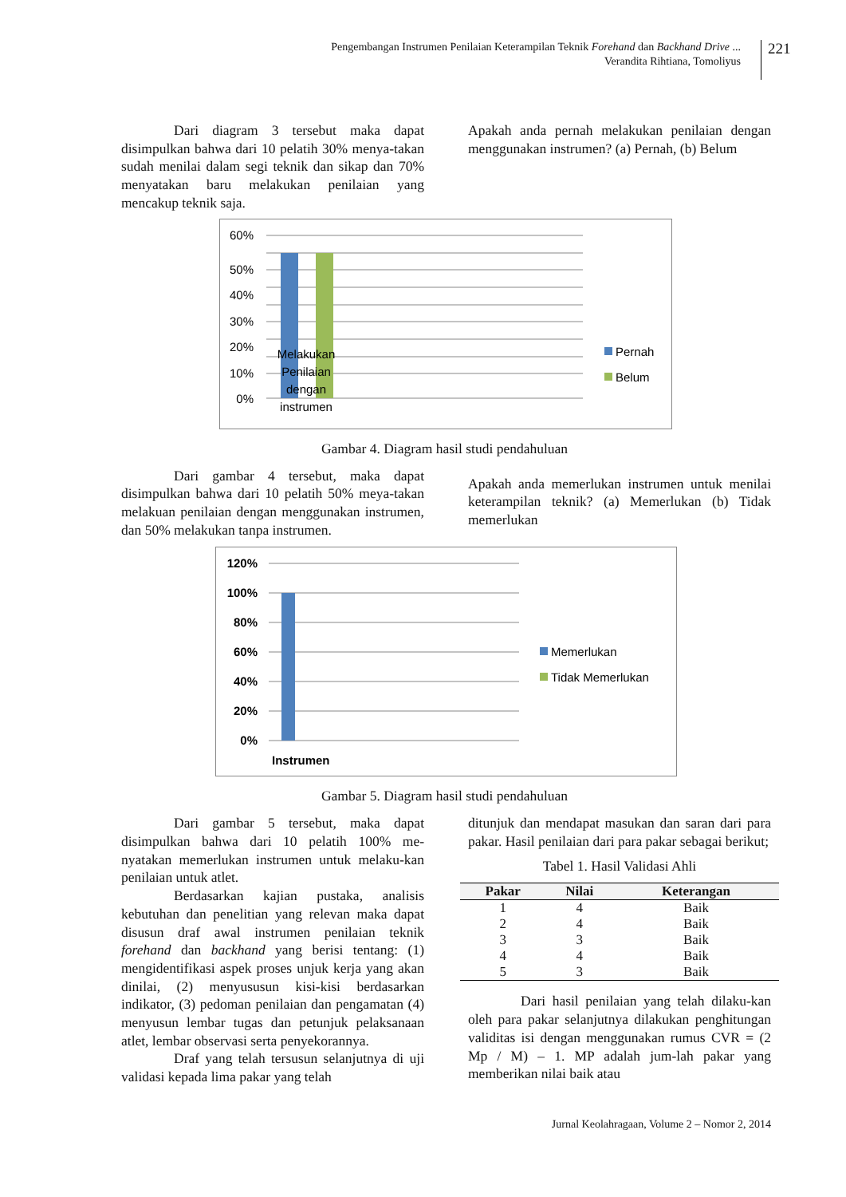Pengembangan Instrumen Penilaian Keterampilan Teknik Forehand dan Backhand Drive ...
Verandita Rihtiana, Tomoliyus
221
Dari diagram 3 tersebut maka dapat disimpulkan bahwa dari 10 pelatih 30% menya-takan sudah menilai dalam segi teknik dan sikap dan 70% menyatakan baru melakukan penilaian yang mencakup teknik saja.
Apakah anda pernah melakukan penilaian dengan menggunakan instrumen? (a) Pernah, (b) Belum
60%
50%
40%
30%
20%
10%
0%
Melakukan
Penilaian
dengan
instrumen
Pernah
Belum
Gambar 4. Diagram hasil studi pendahuluan
Dari gambar 4 tersebut, maka dapat disimpulkan bahwa dari 10 pelatih 50% meya-takan melakuan penilaian dengan menggunakan instrumen, dan 50% melakukan tanpa instrumen.
Apakah anda memerlukan instrumen untuk menilai keterampilan teknik? (a) Memerlukan (b) Tidak memerlukan
120%
100%
80%
60%
40%
20%
0%
Instrumen
Memerlukan
Tidak Memerlukan
Gambar 5. Diagram hasil studi pendahuluan
Dari gambar 5 tersebut, maka dapat disimpulkan bahwa dari 10 pelatih 100% me-nyatakan memerlukan instrumen untuk melaku-kan penilaian untuk atlet.
Berdasarkan kajian pustaka, analisis kebutuhan dan penelitian yang relevan maka dapat disusun draf awal instrumen penilaian teknik forehand dan backhand yang berisi tentang: (1) mengidentifikasi aspek proses unjuk kerja yang akan dinilai, (2) menyususun kisi-kisi berdasarkan indikator, (3) pedoman penilaian dan pengamatan (4) menyusun lembar tugas dan petunjuk pelaksanaan atlet, lembar observasi serta penyekorannya.
Draf yang telah tersusun selanjutnya di uji validasi kepada lima pakar yang telah
ditunjuk dan mendapat masukan dan saran dari para pakar. Hasil penilaian dari para pakar sebagai berikut;
Tabel 1. Hasil Validasi Ahli
| Pakar | Nilai | Keterangan |
| --- | --- | --- |
| 1 | 4 | Baik |
| 2 | 4 | Baik |
| 3 | 3 | Baik |
| 4 | 4 | Baik |
| 5 | 3 | Baik |
Dari hasil penilaian yang telah dilaku-kan oleh para pakar selanjutnya dilakukan penghitungan validitas isi dengan menggunakan rumus CVR = (2 Mp / M) – 1. MP adalah jum-lah pakar yang memberikan nilai baik atau
Jurnal Keolahragaan, Volume 2 – Nomor 2, 2014